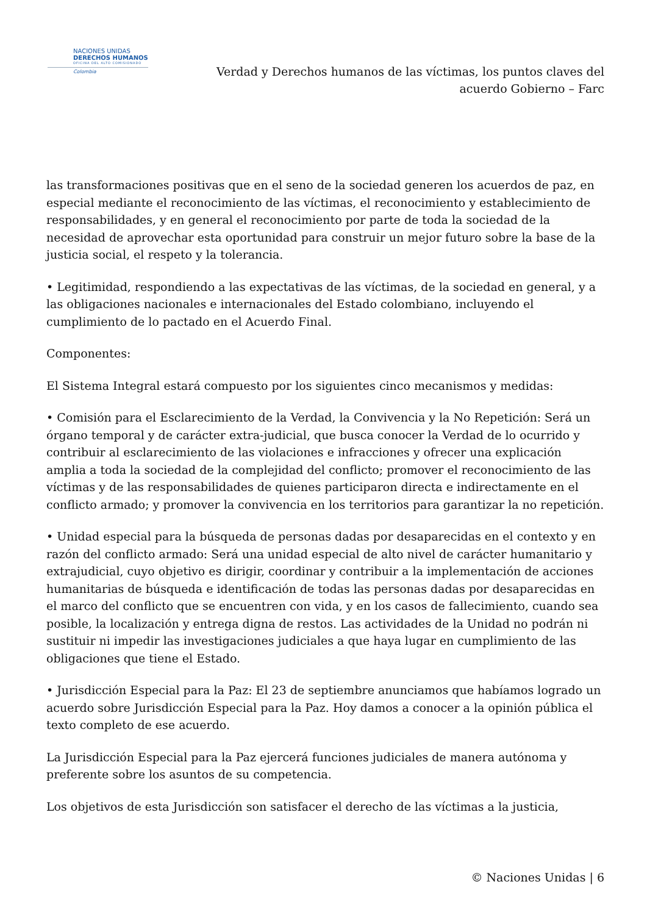NACIONES UNIDAS
DERECHOS HUMANOS
OFICINA DEL ALTO COMISIONADO
Colombia
Verdad y Derechos humanos de las víctimas, los puntos claves del
acuerdo Gobierno – Farc
las transformaciones positivas que en el seno de la sociedad generen los acuerdos de paz, en especial mediante el reconocimiento de las víctimas, el reconocimiento y establecimiento de responsabilidades, y en general el reconocimiento por parte de toda la sociedad de la necesidad de aprovechar esta oportunidad para construir un mejor futuro sobre la base de la justicia social, el respeto y la tolerancia.
• Legitimidad, respondiendo a las expectativas de las víctimas, de la sociedad en general, y a las obligaciones nacionales e internacionales del Estado colombiano, incluyendo el cumplimiento de lo pactado en el Acuerdo Final.
Componentes:
El Sistema Integral estará compuesto por los siguientes cinco mecanismos y medidas:
• Comisión para el Esclarecimiento de la Verdad, la Convivencia y la No Repetición: Será un órgano temporal y de carácter extra-judicial, que busca conocer la Verdad de lo ocurrido y contribuir al esclarecimiento de las violaciones e infracciones y ofrecer una explicación amplia a toda la sociedad de la complejidad del conflicto; promover el reconocimiento de las víctimas y de las responsabilidades de quienes participaron directa e indirectamente en el conflicto armado; y promover la convivencia en los territorios para garantizar la no repetición.
• Unidad especial para la búsqueda de personas dadas por desaparecidas en el contexto y en razón del conflicto armado: Será una unidad especial de alto nivel de carácter humanitario y extrajudicial, cuyo objetivo es dirigir, coordinar y contribuir a la implementación de acciones humanitarias de búsqueda e identificación de todas las personas dadas por desaparecidas en el marco del conflicto que se encuentren con vida, y en los casos de fallecimiento, cuando sea posible, la localización y entrega digna de restos. Las actividades de la Unidad no podrán ni sustituir ni impedir las investigaciones judiciales a que haya lugar en cumplimiento de las obligaciones que tiene el Estado.
• Jurisdicción Especial para la Paz: El 23 de septiembre anunciamos que habíamos logrado un acuerdo sobre Jurisdicción Especial para la Paz. Hoy damos a conocer a la opinión pública el texto completo de ese acuerdo.
La Jurisdicción Especial para la Paz ejercerá funciones judiciales de manera autónoma y preferente sobre los asuntos de su competencia.
Los objetivos de esta Jurisdicción son satisfacer el derecho de las víctimas a la justicia,
© Naciones Unidas | 6